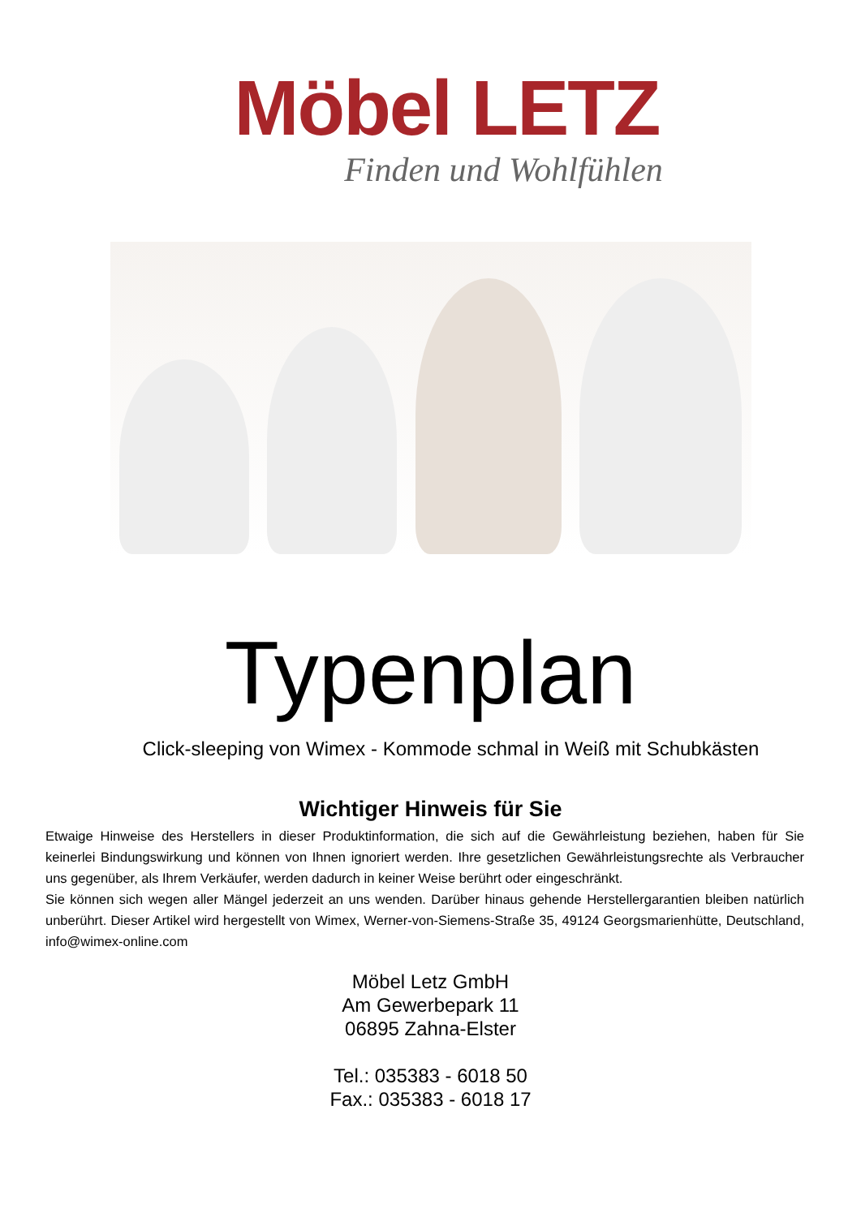Möbel LETZ
Finden und Wohlfühlen
Typenplan
Click-sleeping von Wimex - Kommode schmal in Weiß mit Schubkästen
Wichtiger Hinweis für Sie
Etwaige Hinweise des Herstellers in dieser Produktinformation, die sich auf die Gewährleistung beziehen, haben für Sie keinerlei Bindungswirkung und können von Ihnen ignoriert werden. Ihre gesetzlichen Gewährleistungsrechte als Verbraucher uns gegenüber, als Ihrem Verkäufer, werden dadurch in keiner Weise berührt oder eingeschränkt.
Sie können sich wegen aller Mängel jederzeit an uns wenden. Darüber hinaus gehende Herstellergarantien bleiben natürlich unberührt. Dieser Artikel wird hergestellt von Wimex, Werner-von-Siemens-Straße 35, 49124 Georgsmarienhütte, Deutschland, info@wimex-online.com
Möbel Letz GmbH
Am Gewerbepark 11
06895 Zahna-Elster
Tel.: 035383 - 6018 50
Fax.: 035383 - 6018 17